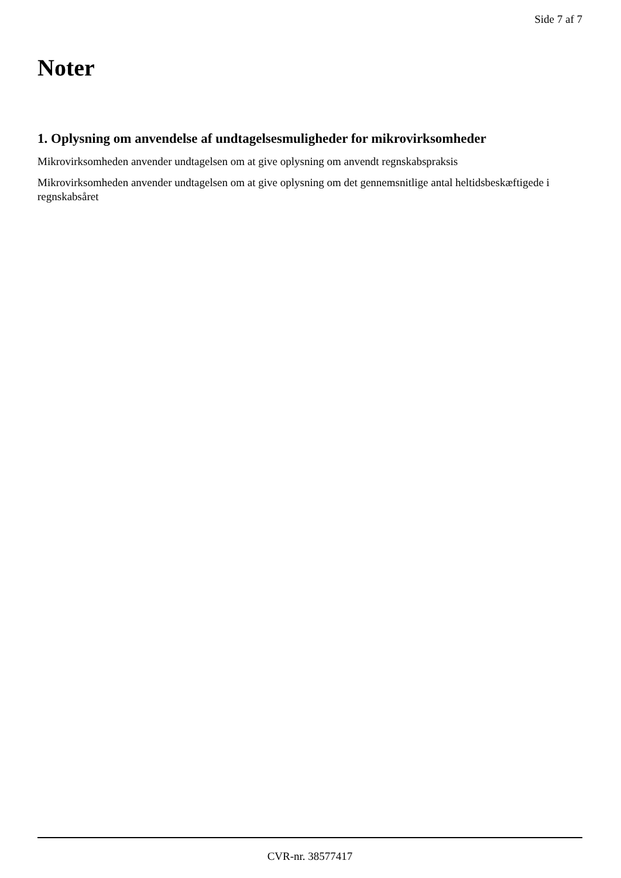Side 7 af 7
Noter
1. Oplysning om anvendelse af undtagelsesmuligheder for mikrovirksomheder
Mikrovirksomheden anvender undtagelsen om at give oplysning om anvendt regnskabspraksis
Mikrovirksomheden anvender undtagelsen om at give oplysning om det gennemsnitlige antal heltidsbeskæftigede i regnskabsåret
CVR-nr. 38577417